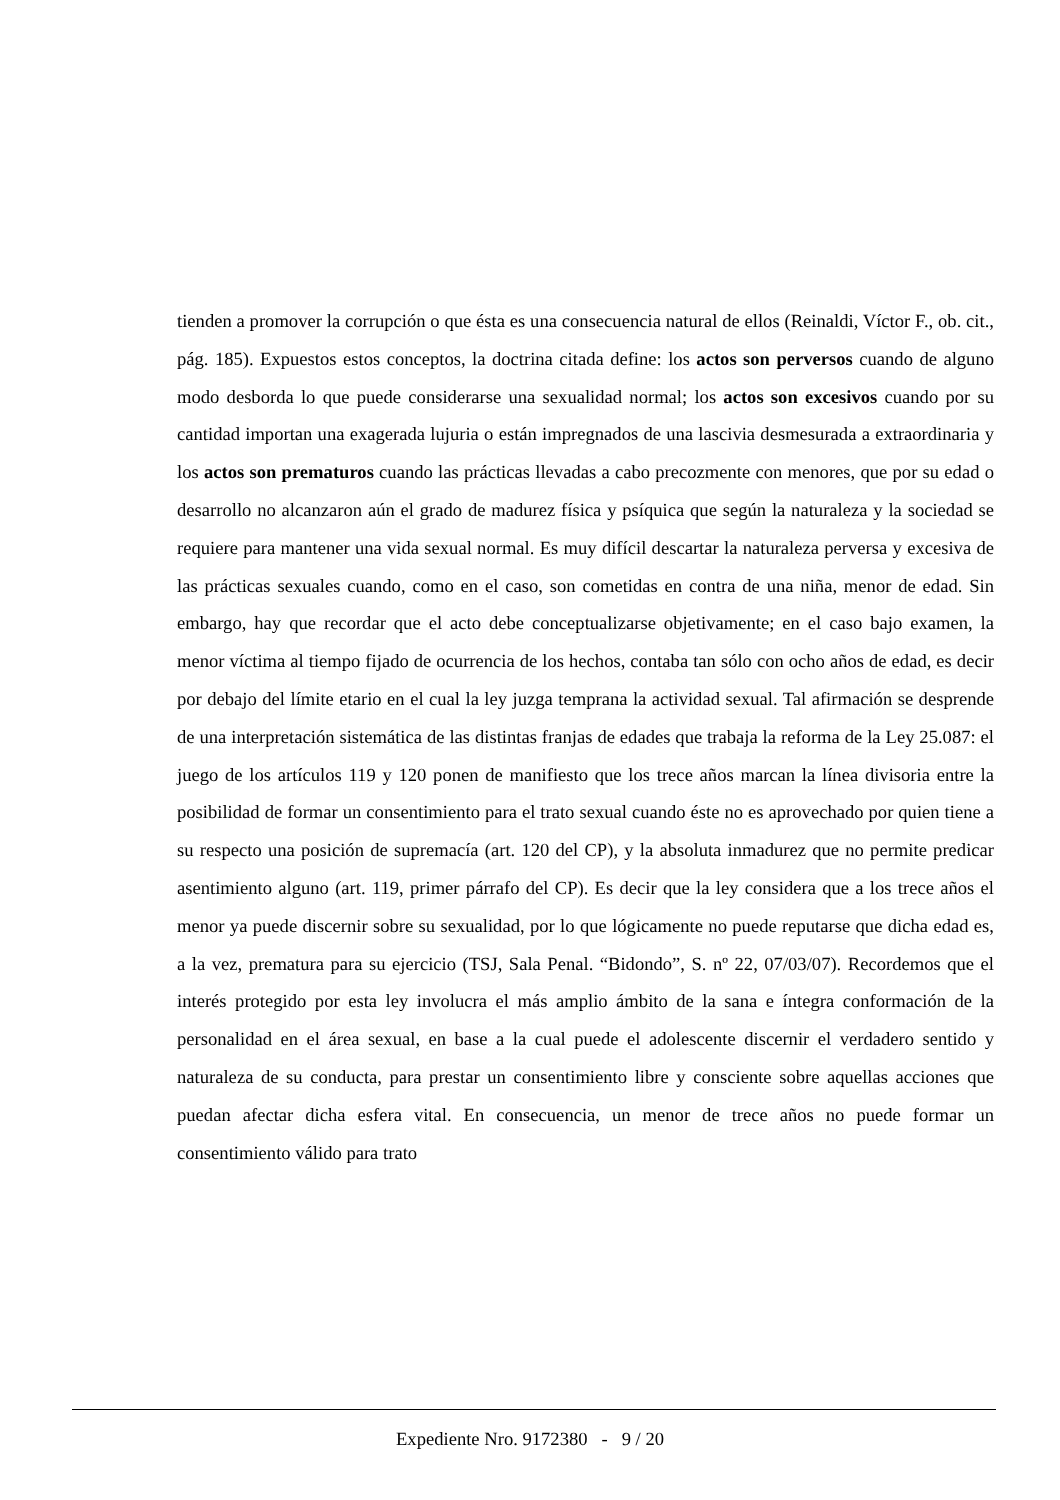tienden a promover la corrupción o que ésta es una consecuencia natural de ellos (Reinaldi, Víctor F., ob. cit., pág. 185). Expuestos estos conceptos, la doctrina citada define: los actos son perversos cuando de alguno modo desborda lo que puede considerarse una sexualidad normal; los actos son excesivos cuando por su cantidad importan una exagerada lujuria o están impregnados de una lascivia desmesurada a extraordinaria y los actos son prematuros cuando las prácticas llevadas a cabo precozmente con menores, que por su edad o desarrollo no alcanzaron aún el grado de madurez física y psíquica que según la naturaleza y la sociedad se requiere para mantener una vida sexual normal. Es muy difícil descartar la naturaleza perversa y excesiva de las prácticas sexuales cuando, como en el caso, son cometidas en contra de una niña, menor de edad. Sin embargo, hay que recordar que el acto debe conceptualizarse objetivamente; en el caso bajo examen, la menor víctima al tiempo fijado de ocurrencia de los hechos, contaba tan sólo con ocho años de edad, es decir por debajo del límite etario en el cual la ley juzga temprana la actividad sexual. Tal afirmación se desprende de una interpretación sistemática de las distintas franjas de edades que trabaja la reforma de la Ley 25.087: el juego de los artículos 119 y 120 ponen de manifiesto que los trece años marcan la línea divisoria entre la posibilidad de formar un consentimiento para el trato sexual cuando éste no es aprovechado por quien tiene a su respecto una posición de supremacía (art. 120 del CP), y la absoluta inmadurez que no permite predicar asentimiento alguno (art. 119, primer párrafo del CP). Es decir que la ley considera que a los trece años el menor ya puede discernir sobre su sexualidad, por lo que lógicamente no puede reputarse que dicha edad es, a la vez, prematura para su ejercicio (TSJ, Sala Penal. “Bidondo”, S. nº 22, 07/03/07). Recordemos que el interés protegido por esta ley involucra el más amplio ámbito de la sana e íntegra conformación de la personalidad en el área sexual, en base a la cual puede el adolescente discernir el verdadero sentido y naturaleza de su conducta, para prestar un consentimiento libre y consciente sobre aquellas acciones que puedan afectar dicha esfera vital. En consecuencia, un menor de trece años no puede formar un consentimiento válido para trato
Expediente Nro. 9172380 - 9 / 20